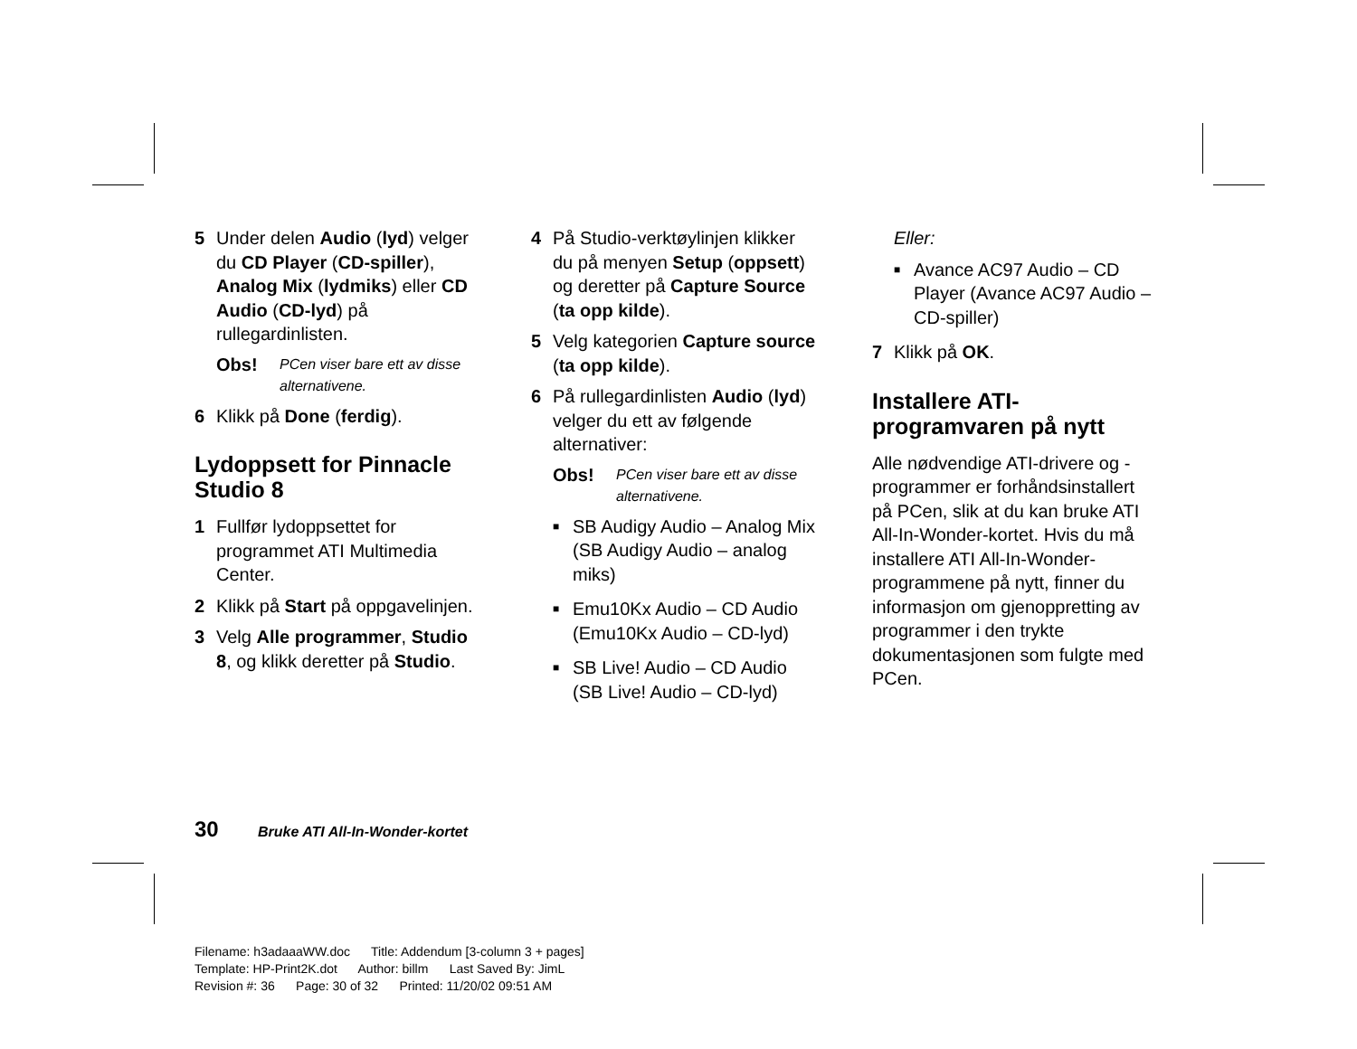5 Under delen Audio (lyd) velger du CD Player (CD-spiller), Analog Mix (lydmiks) eller CD Audio (CD-lyd) på rullegardinlisten.
Obs! PCen viser bare ett av disse alternativene.
6 Klikk på Done (ferdig).
Lydoppsett for Pinnacle Studio 8
1 Fullfør lydoppsettet for programmet ATI Multimedia Center.
2 Klikk på Start på oppgavelinjen.
3 Velg Alle programmer, Studio 8, og klikk deretter på Studio.
4 På Studio-verktøylinjen klikker du på menyen Setup (oppsett) og deretter på Capture Source (ta opp kilde).
5 Velg kategorien Capture source (ta opp kilde).
6 På rullegardinlisten Audio (lyd) velger du ett av følgende alternativer:
Obs! PCen viser bare ett av disse alternativene.
■ SB Audigy Audio – Analog Mix (SB Audigy Audio – analog miks)
■ Emu10Kx Audio – CD Audio (Emu10Kx Audio – CD-lyd)
■ SB Live! Audio – CD Audio (SB Live! Audio – CD-lyd)
Eller:
■ Avance AC97 Audio – CD Player (Avance AC97 Audio – CD-spiller)
7 Klikk på OK.
Installere ATI-programvaren på nytt
Alle nødvendige ATI-drivere og -programmer er forhåndsinstallert på PCen, slik at du kan bruke ATI All-In-Wonder-kortet. Hvis du må installere ATI All-In-Wonder-programmene på nytt, finner du informasjon om gjenoppretting av programmer i den trykte dokumentasjonen som fulgte med PCen.
30 Bruke ATI All-In-Wonder-kortet
Filename: h3adaaaWW.doc Title: Addendum [3-column 3 + pages]
Template: HP-Print2K.dot Author: billm Last Saved By: JimL
Revision #: 36 Page: 30 of 32 Printed: 11/20/02 09:51 AM